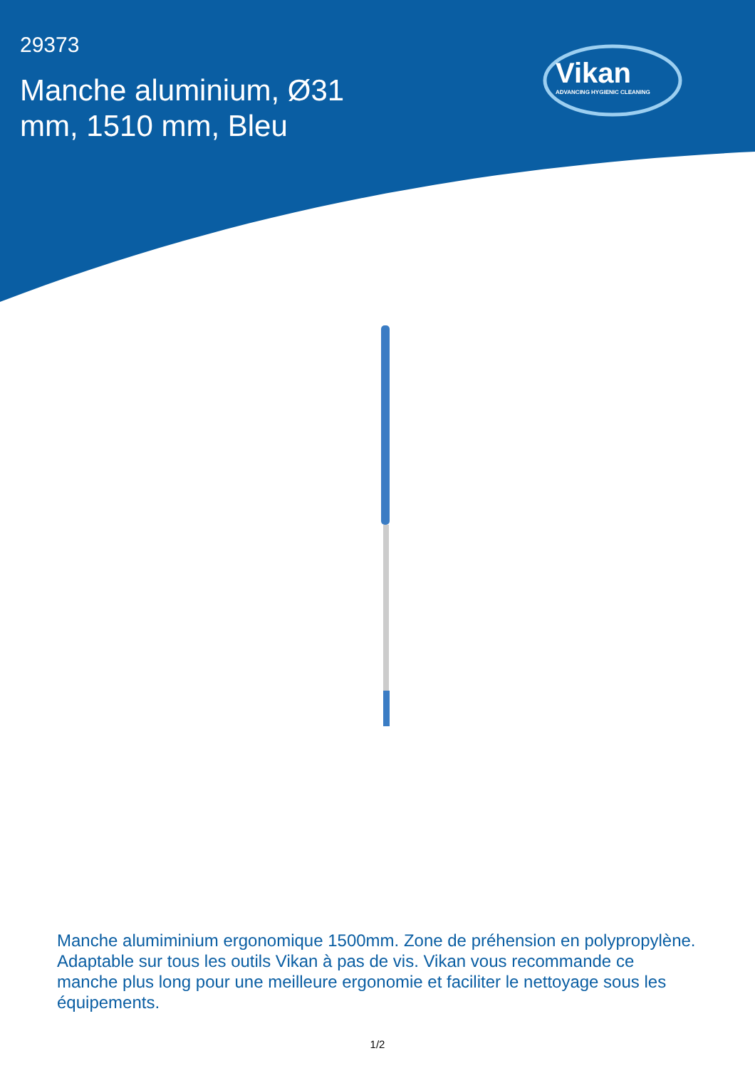29373
Manche aluminium, Ø31 mm, 1510 mm, Bleu
Vikan
ADVANCING HYGIENIC CLEANING
Manche alumiminium ergonomique 1500mm. Zone de préhension en polypropylène. Adaptable sur tous les outils Vikan à pas de vis. Vikan vous recommande ce manche plus long pour une meilleure ergonomie et faciliter le nettoyage sous les équipements.
1/2